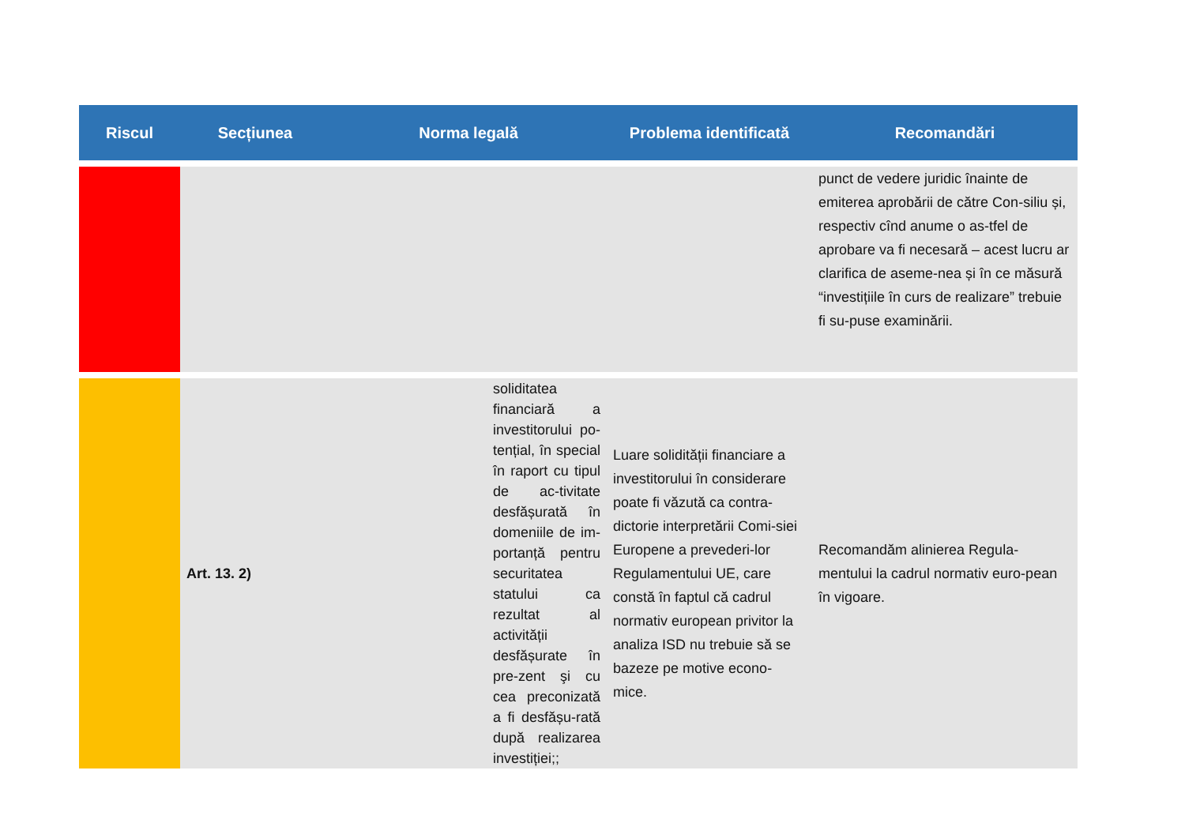| Riscul | Secțiunea | Norma legală | Problema identificată | Recomandări |
| --- | --- | --- | --- | --- |
| | | | | punct de vedere juridic înainte de emiterea aprobării de către Con-siliu și, respectiv cînd anume o as-tfel de aprobare va fi necesară – acest lucru ar clarifica de aseme-nea și în ce măsură “investițiile în curs de realizare” trebuie fi su-puse examinării. |
| | Art. 13. 2) | soliditatea financiară a investitorului po-tențial, în special în raport cu tipul de ac-tivitate desfășurată în domeniile de im-portanță pentru securitatea statului ca rezultat al activității desfășurate în pre-zent şi cu cea preconizată a fi desfășu-rată după realizarea investiției;; | Luare solidității financiare a investitorului în considerare poate fi văzută ca contra-dictorie interpretării Comi-siei Europene a prevederi-lor Regulamentului UE, care constă în faptul că cadrul normativ european privitor la analiza ISD nu trebuie să se bazeze pe motive econo-mice. | Recomandăm alinierea Regula-mentului la cadrul normativ euro-pean în vigoare. |